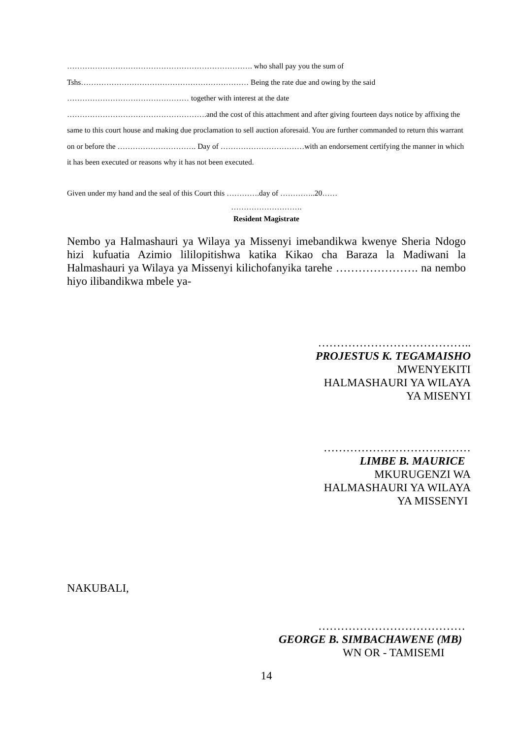………………………………………………………………. who shall pay you the sum of
Tshs………………………………………………………… Being the rate due and owing by the said
………………………………………… together with interest at the date
……………………………………………….and the cost of this attachment and after giving fourteen days notice by affixing the same to this court house and making due proclamation to sell auction aforesaid. You are further commanded to return this warrant on or before the …………………………. Day of ……………………………with an endorsement certifying the manner in which it has been executed or reasons why it has not been executed.
Given under my hand and the seal of this Court this ………….day of …………..20……
……………………….
Resident Magistrate
Nembo ya Halmashauri ya Wilaya ya Missenyi imebandikwa kwenye Sheria Ndogo hizi kufuatia Azimio lililopitishwa katika Kikao cha Baraza la Madiwani la Halmashauri ya Wilaya ya Missenyi kilichofanyika tarehe …………………. na nembo hiyo ilibandikwa mbele ya-
…………………………………..
PROJESTUS K. TEGAMAISHO
MWENYEKITI
HALMASHAURI YA WILAYA
YA MISENYI
…………………………………
LIMBE B. MAURICE
MKURUGENZI WA
HALMASHAURI YA WILAYA
YA MISSENYI
NAKUBALI,
…………………………………
GEORGE B. SIMBACHAWENE (MB)
WN OR - TAMISEMI
14